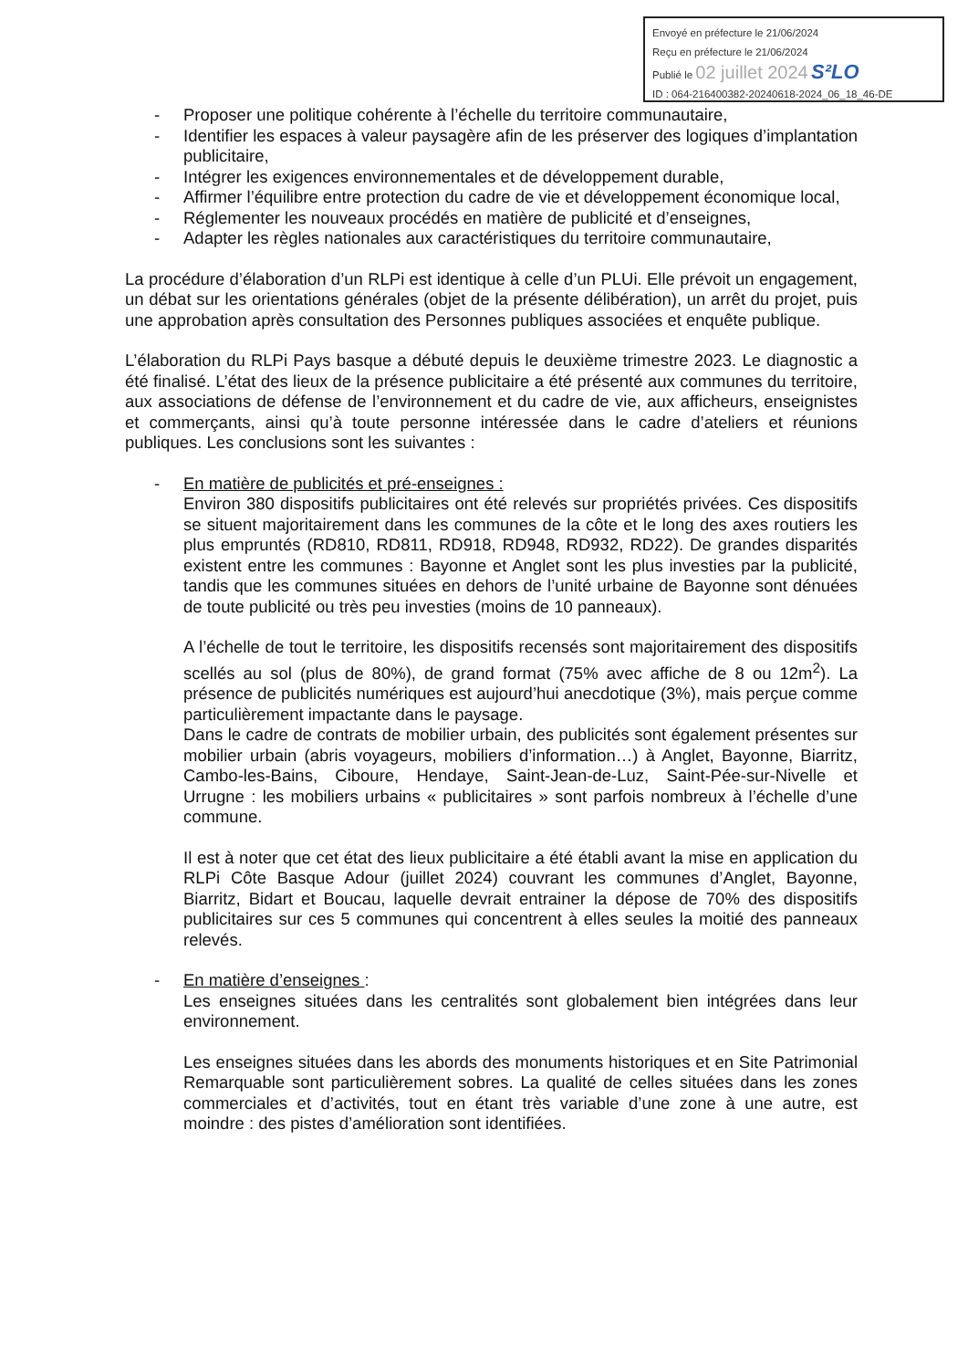Envoyé en préfecture le 21/06/2024
Reçu en préfecture le 21/06/2024
Publié le 02 juillet 2024 S²LO
ID : 064-216400382-20240618-2024_06_18_46-DE
- Proposer une politique cohérente à l’échelle du territoire communautaire,
- Identifier les espaces à valeur paysagère afin de les préserver des logiques d’implantation publicitaire,
- Intégrer les exigences environnementales et de développement durable,
- Affirmer l’équilibre entre protection du cadre de vie et développement économique local,
- Réglementer les nouveaux procédés en matière de publicité et d’enseignes,
- Adapter les règles nationales aux caractéristiques du territoire communautaire,
La procédure d’élaboration d’un RLPi est identique à celle d’un PLUi. Elle prévoit un engagement, un débat sur les orientations générales (objet de la présente délibération), un arrêt du projet, puis une approbation après consultation des Personnes publiques associées et enquête publique.
L’élaboration du RLPi Pays basque a débuté depuis le deuxième trimestre 2023. Le diagnostic a été finalisé. L’état des lieux de la présence publicitaire a été présenté aux communes du territoire, aux associations de défense de l’environnement et du cadre de vie, aux afficheurs, enseignistes et commerçants, ainsi qu’à toute personne intéressée dans le cadre d’ateliers et réunions publiques. Les conclusions sont les suivantes :
- En matière de publicités et pré-enseignes :
Environ 380 dispositifs publicitaires ont été relevés sur propriétés privées. Ces dispositifs se situent majoritairement dans les communes de la côte et le long des axes routiers les plus empruntés (RD810, RD811, RD918, RD948, RD932, RD22). De grandes disparités existent entre les communes : Bayonne et Anglet sont les plus investies par la publicité, tandis que les communes situées en dehors de l’unité urbaine de Bayonne sont dénuées de toute publicité ou très peu investies (moins de 10 panneaux).
A l’échelle de tout le territoire, les dispositifs recensés sont majoritairement des dispositifs scellés au sol (plus de 80%), de grand format (75% avec affiche de 8 ou 12m<sup>2</sup>). La présence de publicités numériques est aujourd’hui anecdotique (3%), mais perçue comme particulièrement impactante dans le paysage.
Dans le cadre de contrats de mobilier urbain, des publicités sont également présentes sur mobilier urbain (abris voyageurs, mobiliers d’information…) à Anglet, Bayonne, Biarritz, Cambo-les-Bains, Ciboure, Hendaye, Saint-Jean-de-Luz, Saint-Pée-sur-Nivelle et Urrugne : les mobiliers urbains « publicitaires » sont parfois nombreux à l’échelle d’une commune.
Il est à noter que cet état des lieux publicitaire a été établi avant la mise en application du RLPi Côte Basque Adour (juillet 2024) couvrant les communes d’Anglet, Bayonne, Biarritz, Bidart et Boucau, laquelle devrait entrainer la dépose de 70% des dispositifs publicitaires sur ces 5 communes qui concentrent à elles seules la moitié des panneaux relevés.
- En matière d’enseignes :
Les enseignes situées dans les centralités sont globalement bien intégrées dans leur environnement.
Les enseignes situées dans les abords des monuments historiques et en Site Patrimonial Remarquable sont particulièrement sobres. La qualité de celles situées dans les zones commerciales et d’activités, tout en étant très variable d’une zone à une autre, est moindre : des pistes d’amélioration sont identifiées.